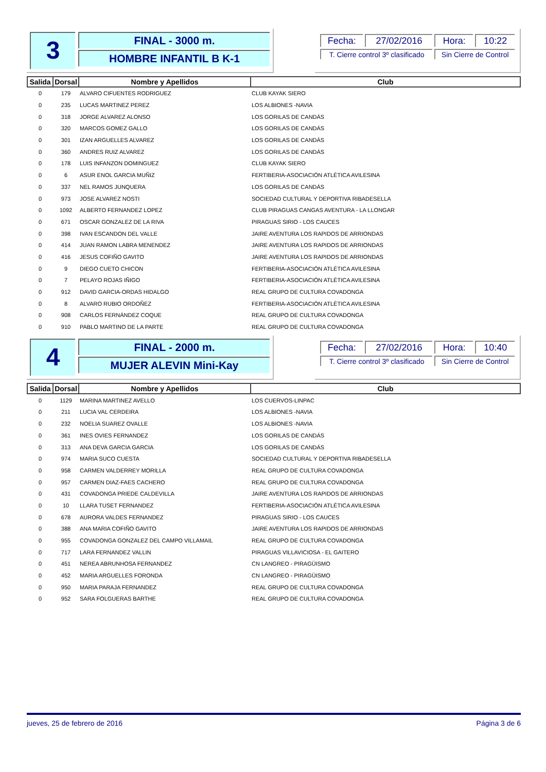3
FINAL - 3000 m.
HOMBRE INFANTIL B K-1
| Fecha: | 27/02/2016 | Hora: | 10:22 |
| T. Cierre control 3º clasificado | | Sin Cierre de Control | |
| Salida | Dorsal | Nombre y Apellidos | Club |
| --- | --- | --- | --- |
| 0 | 179 | ALVARO CIFUENTES RODRIGUEZ | CLUB KAYAK SIERO |
| 0 | 235 | LUCAS MARTINEZ PEREZ | LOS ALBIONES -NAVIA |
| 0 | 318 | JORGE ALVAREZ ALONSO | LOS GORILAS DE CANDÁS |
| 0 | 320 | MARCOS GOMEZ GALLO | LOS GORILAS DE CANDÁS |
| 0 | 301 | IZAN ARGUELLES ALVAREZ | LOS GORILAS DE CANDÁS |
| 0 | 360 | ANDRES RUIZ ALVAREZ | LOS GORILAS DE CANDÁS |
| 0 | 178 | LUIS INFANZON DOMINGUEZ | CLUB KAYAK SIERO |
| 0 | 6 | ASUR ENOL GARCIA MUÑIZ | FERTIBERIA-ASOCIACIÓN ATLÉTICA AVILESINA |
| 0 | 337 | NEL RAMOS JUNQUERA | LOS GORILAS DE CANDÁS |
| 0 | 973 | JOSE ALVAREZ NOSTI | SOCIEDAD CULTURAL Y DEPORTIVA RIBADESELLA |
| 0 | 1092 | ALBERTO FERNANDEZ LOPEZ | CLUB PIRAGUAS CANGAS AVENTURA - LA LLONGAR |
| 0 | 671 | OSCAR GONZALEZ DE LA RIVA | PIRAGUAS SIRIO - LOS CAUCES |
| 0 | 398 | IVAN ESCANDON DEL VALLE | JAIRE AVENTURA LOS RAPIDOS DE ARRIONDAS |
| 0 | 414 | JUAN RAMON LABRA MENENDEZ | JAIRE AVENTURA LOS RAPIDOS DE ARRIONDAS |
| 0 | 416 | JESUS COFIÑO GAVITO | JAIRE AVENTURA LOS RAPIDOS DE ARRIONDAS |
| 0 | 9 | DIEGO CUETO CHICON | FERTIBERIA-ASOCIACIÓN ATLÉTICA AVILESINA |
| 0 | 7 | PELAYO ROJAS IÑIGO | FERTIBERIA-ASOCIACIÓN ATLÉTICA AVILESINA |
| 0 | 912 | DAVID GARCIA-ORDAS HIDALGO | REAL GRUPO DE CULTURA COVADONGA |
| 0 | 8 | ALVARO RUBIO ORDOÑEZ | FERTIBERIA-ASOCIACIÓN ATLÉTICA AVILESINA |
| 0 | 908 | CARLOS FERNÁNDEZ COQUE | REAL GRUPO DE CULTURA COVADONGA |
| 0 | 910 | PABLO MARTINO DE LA PARTE | REAL GRUPO DE CULTURA COVADONGA |
4
FINAL - 2000 m.
MUJER ALEVIN Mini-Kay
| Fecha: | 27/02/2016 | Hora: | 10:40 |
| T. Cierre control 3º clasificado | | Sin Cierre de Control | |
| Salida | Dorsal | Nombre y Apellidos | Club |
| --- | --- | --- | --- |
| 0 | 1129 | MARINA MARTINEZ AVELLO | LOS CUERVOS-LINPAC |
| 0 | 211 | LUCIA VAL CERDEIRA | LOS ALBIONES -NAVIA |
| 0 | 232 | NOELIA SUAREZ OVALLE | LOS ALBIONES -NAVIA |
| 0 | 361 | INES OVIES FERNANDEZ | LOS GORILAS DE CANDÁS |
| 0 | 313 | ANA DEVA GARCIA GARCIA | LOS GORILAS DE CANDÁS |
| 0 | 974 | MARIA SUCO CUESTA | SOCIEDAD CULTURAL Y DEPORTIVA RIBADESELLA |
| 0 | 958 | CARMEN VALDERREY MORILLA | REAL GRUPO DE CULTURA COVADONGA |
| 0 | 957 | CARMEN DIAZ-FAES CACHERO | REAL GRUPO DE CULTURA COVADONGA |
| 0 | 431 | COVADONGA PRIEDE CALDEVILLA | JAIRE AVENTURA LOS RAPIDOS DE ARRIONDAS |
| 0 | 10 | LLARA TUSET FERNANDEZ | FERTIBERIA-ASOCIACIÓN ATLÉTICA AVILESINA |
| 0 | 678 | AURORA VALDES FERNANDEZ | PIRAGUAS SIRIO - LOS CAUCES |
| 0 | 388 | ANA MARIA COFIÑO GAVITO | JAIRE AVENTURA LOS RAPIDOS DE ARRIONDAS |
| 0 | 955 | COVADONGA GONZALEZ DEL CAMPO VILLAMAIL | REAL GRUPO DE CULTURA COVADONGA |
| 0 | 717 | LARA FERNANDEZ VALLIN | PIRAGUAS VILLAVICIOSA - EL GAITERO |
| 0 | 451 | NEREA ABRUNHOSA FERNANDEZ | CN LANGREO - PIRAGÜISMO |
| 0 | 452 | MARIA ARGUELLES FORONDA | CN LANGREO - PIRAGÜISMO |
| 0 | 950 | MARIA PARAJA FERNANDEZ | REAL GRUPO DE CULTURA COVADONGA |
| 0 | 952 | SARA FOLGUERAS BARTHE | REAL GRUPO DE CULTURA COVADONGA |
jueves, 25 de febrero de 2016 Página 3 de 6